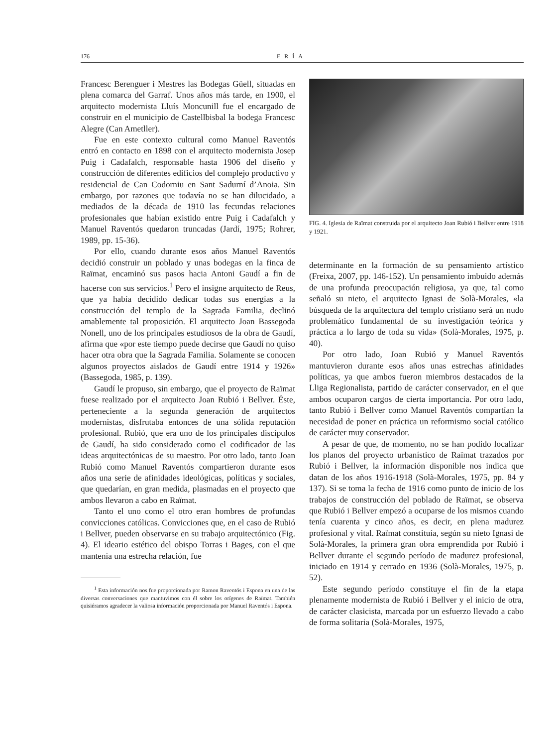176 ERÍA
Francesc Berenguer i Mestres las Bodegas Güell, situadas en plena comarca del Garraf. Unos años más tarde, en 1900, el arquitecto modernista Lluís Moncunill fue el encargado de construir en el municipio de Castellbisbal la bodega Francesc Alegre (Can Ametller).
Fue en este contexto cultural como Manuel Raventós entró en contacto en 1898 con el arquitecto modernista Josep Puig i Cadafalch, responsable hasta 1906 del diseño y construcción de diferentes edificios del complejo productivo y residencial de Can Codorniu en Sant Sadurní d’Anoia. Sin embargo, por razones que todavía no se han dilucidado, a mediados de la década de 1910 las fecundas relaciones profesionales que habían existido entre Puig i Cadafalch y Manuel Raventós quedaron truncadas (Jardí, 1975; Rohrer, 1989, pp. 15-36).
Por ello, cuando durante esos años Manuel Raventós decidió construir un poblado y unas bodegas en la finca de Raïmat, encaminó sus pasos hacia Antoni Gaudí a fin de hacerse con sus servicios.<sup>1</sup> Pero el insigne arquitecto de Reus, que ya había decidido dedicar todas sus energías a la construcción del templo de la Sagrada Familia, declinó amablemente tal proposición. El arquitecto Joan Bassegoda Nonell, uno de los principales estudiosos de la obra de Gaudí, afirma que «por este tiempo puede decirse que Gaudí no quiso hacer otra obra que la Sagrada Familia. Solamente se conocen algunos proyectos aislados de Gaudí entre 1914 y 1926» (Bassegoda, 1985, p. 139).
Gaudí le propuso, sin embargo, que el proyecto de Raïmat fuese realizado por el arquitecto Joan Rubió i Bellver. Éste, perteneciente a la segunda generación de arquitectos modernistas, disfrutaba entonces de una sólida reputación profesional. Rubió, que era uno de los principales discípulos de Gaudí, ha sido considerado como el codificador de las ideas arquitectónicas de su maestro. Por otro lado, tanto Joan Rubió como Manuel Raventós compartieron durante esos años una serie de afinidades ideológicas, políticas y sociales, que quedarían, en gran medida, plasmadas en el proyecto que ambos llevaron a cabo en Raïmat.
Tanto el uno como el otro eran hombres de profundas convicciones católicas. Convicciones que, en el caso de Rubió i Bellver, pueden observarse en su trabajo arquitectónico (Fig. 4). El ideario estético del obispo Torras i Bages, con el que mantenía una estrecha relación, fue
<sup>1</sup> Esta información nos fue proporcionada por Ramon Raventós i Espona en una de las diversas conversaciones que mantuvimos con él sobre los orígenes de Raïmat. También quisiéramos agradecer la valiosa información proporcionada por Manuel Raventós i Espona.
FIG. 4. Iglesia de Raïmat construida por el arquitecto Joan Rubió i Bellver entre 1918 y 1921.
determinante en la formación de su pensamiento artístico (Freixa, 2007, pp. 146-152). Un pensamiento imbuido además de una profunda preocupación religiosa, ya que, tal como señaló su nieto, el arquitecto Ignasi de Solà-Morales, «la búsqueda de la arquitectura del templo cristiano será un nudo problemático fundamental de su investigación teórica y práctica a lo largo de toda su vida» (Solà-Morales, 1975, p. 40).
Por otro lado, Joan Rubió y Manuel Raventós mantuvieron durante esos años unas estrechas afinidades políticas, ya que ambos fueron miembros destacados de la Lliga Regionalista, partido de carácter conservador, en el que ambos ocuparon cargos de cierta importancia. Por otro lado, tanto Rubió i Bellver como Manuel Raventós compartían la necesidad de poner en práctica un reformismo social católico de carácter muy conservador.
A pesar de que, de momento, no se han podido localizar los planos del proyecto urbanístico de Raïmat trazados por Rubió i Bellver, la información disponible nos indica que datan de los años 1916-1918 (Solà-Morales, 1975, pp. 84 y 137). Si se toma la fecha de 1916 como punto de inicio de los trabajos de construcción del poblado de Raïmat, se observa que Rubió i Bellver empezó a ocuparse de los mismos cuando tenía cuarenta y cinco años, es decir, en plena madurez profesional y vital. Raïmat constituía, según su nieto Ignasi de Solà-Morales, la primera gran obra emprendida por Rubió i Bellver durante el segundo período de madurez profesional, iniciado en 1914 y cerrado en 1936 (Solà-Morales, 1975, p. 52).
Este segundo período constituye el fin de la etapa plenamente modernista de Rubió i Bellver y el inicio de otra, de carácter clasicista, marcada por un esfuerzo llevado a cabo de forma solitaria (Solà-Morales, 1975,